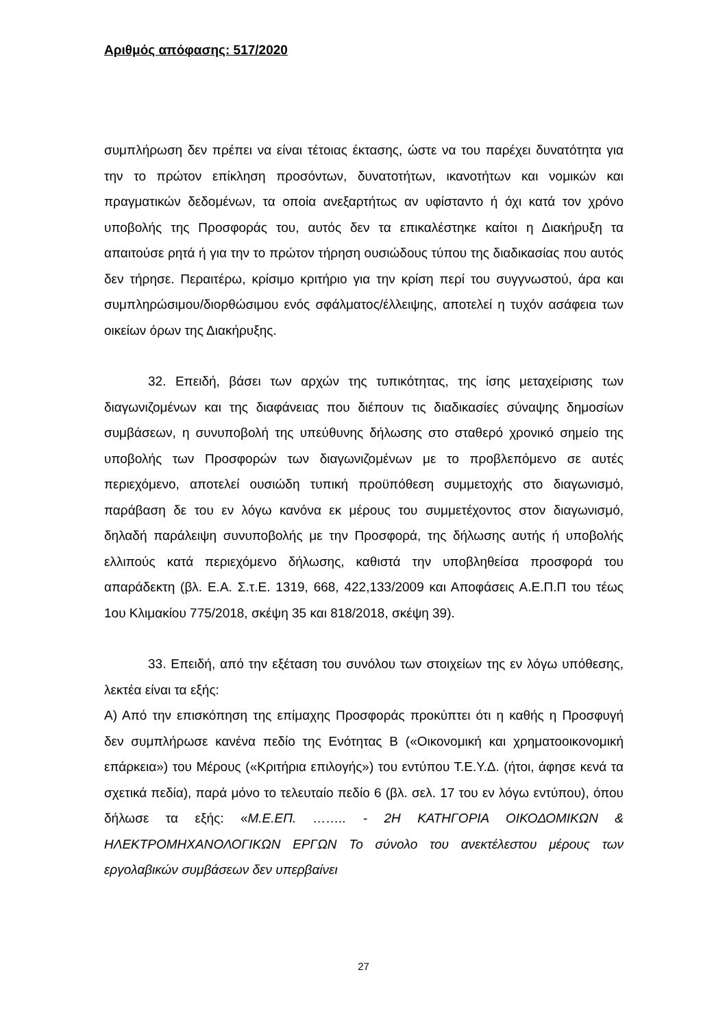Αριθμός απόφασης: 517/2020
συμπλήρωση δεν πρέπει να είναι τέτοιας έκτασης, ώστε να του παρέχει δυνατότητα για την το πρώτον επίκληση προσόντων, δυνατοτήτων, ικανοτήτων και νομικών και πραγματικών δεδομένων, τα οποία ανεξαρτήτως αν υφίσταντο ή όχι κατά τον χρόνο υποβολής της Προσφοράς του, αυτός δεν τα επικαλέστηκε καίτοι η Διακήρυξη τα απαιτούσε ρητά ή για την το πρώτον τήρηση ουσιώδους τύπου της διαδικασίας που αυτός δεν τήρησε. Περαιτέρω, κρίσιμο κριτήριο για την κρίση περί του συγγνωστού, άρα και συμπληρώσιμου/διορθώσιμου ενός σφάλματος/έλλειψης, αποτελεί η τυχόν ασάφεια των οικείων όρων της Διακήρυξης.
32. Επειδή, βάσει των αρχών της τυπικότητας, της ίσης μεταχείρισης των διαγωνιζομένων και της διαφάνειας που διέπουν τις διαδικασίες σύναψης δημοσίων συμβάσεων, η συνυποβολή της υπεύθυνης δήλωσης στο σταθερό χρονικό σημείο της υποβολής των Προσφορών των διαγωνιζομένων με το προβλεπόμενο σε αυτές περιεχόμενο, αποτελεί ουσιώδη τυπική προϋπόθεση συμμετοχής στο διαγωνισμό, παράβαση δε του εν λόγω κανόνα εκ μέρους του συμμετέχοντος στον διαγωνισμό, δηλαδή παράλειψη συνυποβολής με την Προσφορά, της δήλωσης αυτής ή υποβολής ελλιπούς κατά περιεχόμενο δήλωσης, καθιστά την υποβληθείσα προσφορά του απαράδεκτη (βλ. Ε.Α. Σ.τ.Ε. 1319, 668, 422,133/2009 και Αποφάσεις Α.Ε.Π.Π του τέως 1ου Κλιμακίου 775/2018, σκέψη 35 και 818/2018, σκέψη 39).
33. Επειδή, από την εξέταση του συνόλου των στοιχείων της εν λόγω υπόθεσης, λεκτέα είναι τα εξής:
Α) Από την επισκόπηση της επίμαχης Προσφοράς προκύπτει ότι η καθής η Προσφυγή δεν συμπλήρωσε κανένα πεδίο της Ενότητας Β («Οικονομική και χρηματοοικονομική επάρκεια») του Μέρους («Κριτήρια επιλογής») του εντύπου Τ.Ε.Υ.Δ. (ήτοι, άφησε κενά τα σχετικά πεδία), παρά μόνο το τελευταίο πεδίο 6 (βλ. σελ. 17 του εν λόγω εντύπου), όπου δήλωσε τα εξής: «Μ.Ε.ΕΠ. …….. - 2Η ΚΑΤΗΓΟΡΙΑ ΟΙΚΟΔΟΜΙΚΩΝ & ΗΛΕΚΤΡΟΜΗΧΑΝΟΛΟΓΙΚΩΝ ΕΡΓΩΝ Το σύνολο του ανεκτέλεστου μέρους των εργολαβικών συμβάσεων δεν υπερβαίνει
27